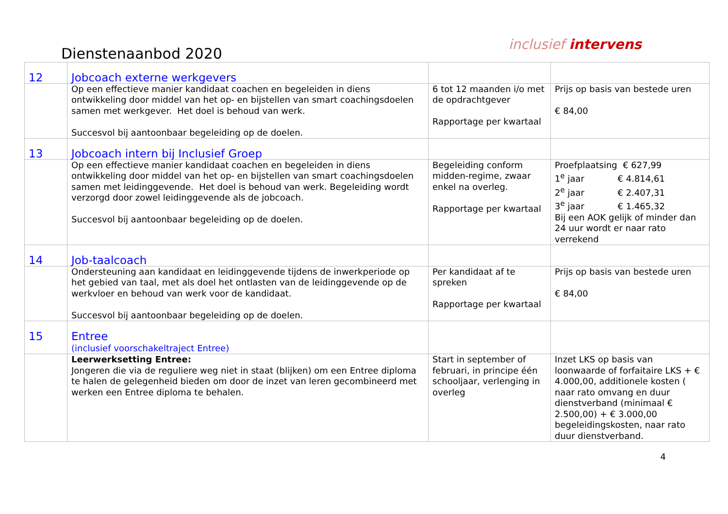Dienstenaanbod 2020
inclusief intervens
| 12 | Jobcoach externe werkgevers | | |
| | Op een effectieve manier kandidaat coachen en begeleiden in diens ontwikkeling door middel van het op- en bijstellen van smart coachingsdoelen samen met werkgever. Het doel is behoud van werk. Succesvol bij aantoonbaar begeleiding op de doelen. | 6 tot 12 maanden i/o met de opdrachtgever Rapportage per kwartaal | Prijs op basis van bestede uren € 84,00 |
| 13 | Jobcoach intern bij Inclusief Groep | | |
| | Op een effectieve manier kandidaat coachen en begeleiden in diens ontwikkeling door middel van het op- en bijstellen van smart coachingsdoelen samen met leidinggevende. Het doel is behoud van werk. Begeleiding wordt verzorgd door zowel leidinggevende als de jobcoach. Succesvol bij aantoonbaar begeleiding op de doelen. | Begeleiding conform midden-regime, zwaar enkel na overleg. Rapportage per kwartaal | Proefplaatsing € 627,99 1<sup>e</sup> jaar € 4.814,61 2<sup>e</sup> jaar € 2.407,31 3<sup>e</sup> jaar € 1.465,32 Bij een AOK gelijk of minder dan 24 uur wordt er naar rato verrekend |
| 14 | Job-taalcoach | | |
| | Ondersteuning aan kandidaat en leidinggevende tijdens de inwerkperiode op het gebied van taal, met als doel het ontlasten van de leidinggevende op de werkvloer en behoud van werk voor de kandidaat. Succesvol bij aantoonbaar begeleiding op de doelen. | Per kandidaat af te spreken Rapportage per kwartaal | Prijs op basis van bestede uren € 84,00 |
| 15 | Entree (inclusief voorschakeltraject Entree) | | |
| | Leerwerksetting Entree: Jongeren die via de reguliere weg niet in staat (blijken) om een Entree diploma te halen de gelegenheid bieden om door de inzet van leren gecombineerd met werken een Entree diploma te behalen. | Start in september of februari, in principe één schooljaar, verlenging in overleg | Inzet LKS op basis van loonwaarde of forfaitaire LKS + € 4.000,00, additionele kosten ( naar rato omvang en duur dienstverband (minimaal € 2.500,00) + € 3.000,00 begeleidingskosten, naar rato duur dienstverband. |
4